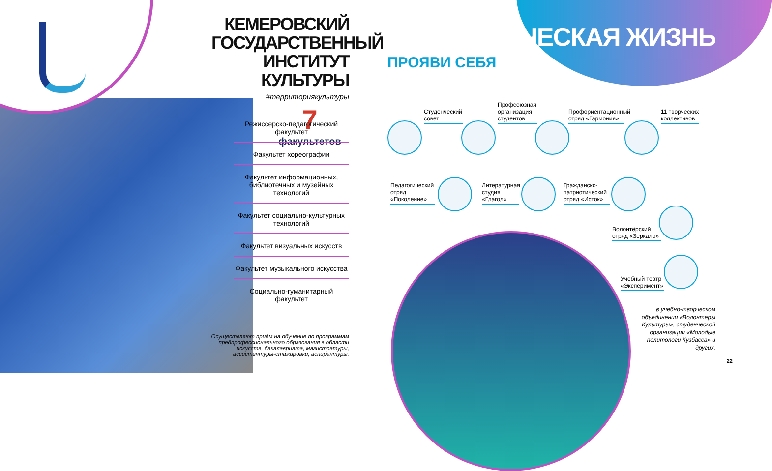КЕМЕРОВСКИЙ ГОСУДАРСТВЕННЫЙ ИНСТИТУТ КУЛЬТУРЫ
#территориякультуры
7
факультетов
Режиссерско-педагогический факультет
Факультет хореографии
Факультет информационных, библиотечных и музейных технологий
Факультет социально-культурных технологий
Факультет визуальных искусств
Факультет музыкального искусства
Социально-гуманитарный факультет
Осуществляют приём на обучение по программам предпрофессионального образования в области искусств, бакалавриата, магистратуры, ассистентуры-стажировки, аспирантуры.
СТУДЕНЧЕСКАЯ ЖИЗНЬ
ПРОЯВИ СЕБЯ
Студенческий совет
Профсоюзная организация студентов
Профориентационный отряд «Гармония»
11 творческих коллективов
Педагогический отряд «Поколение»
Литературная студия «Глагол»
Гражданско-патриотический отряд «Исток»
Волонтёрский отряд «Зеркало»
Учебный театр «Эксперимент»
в учебно-творческом объединении «Волонтеры Культуры», студенческой организации «Молодые политологи Кузбасса» и других.
22